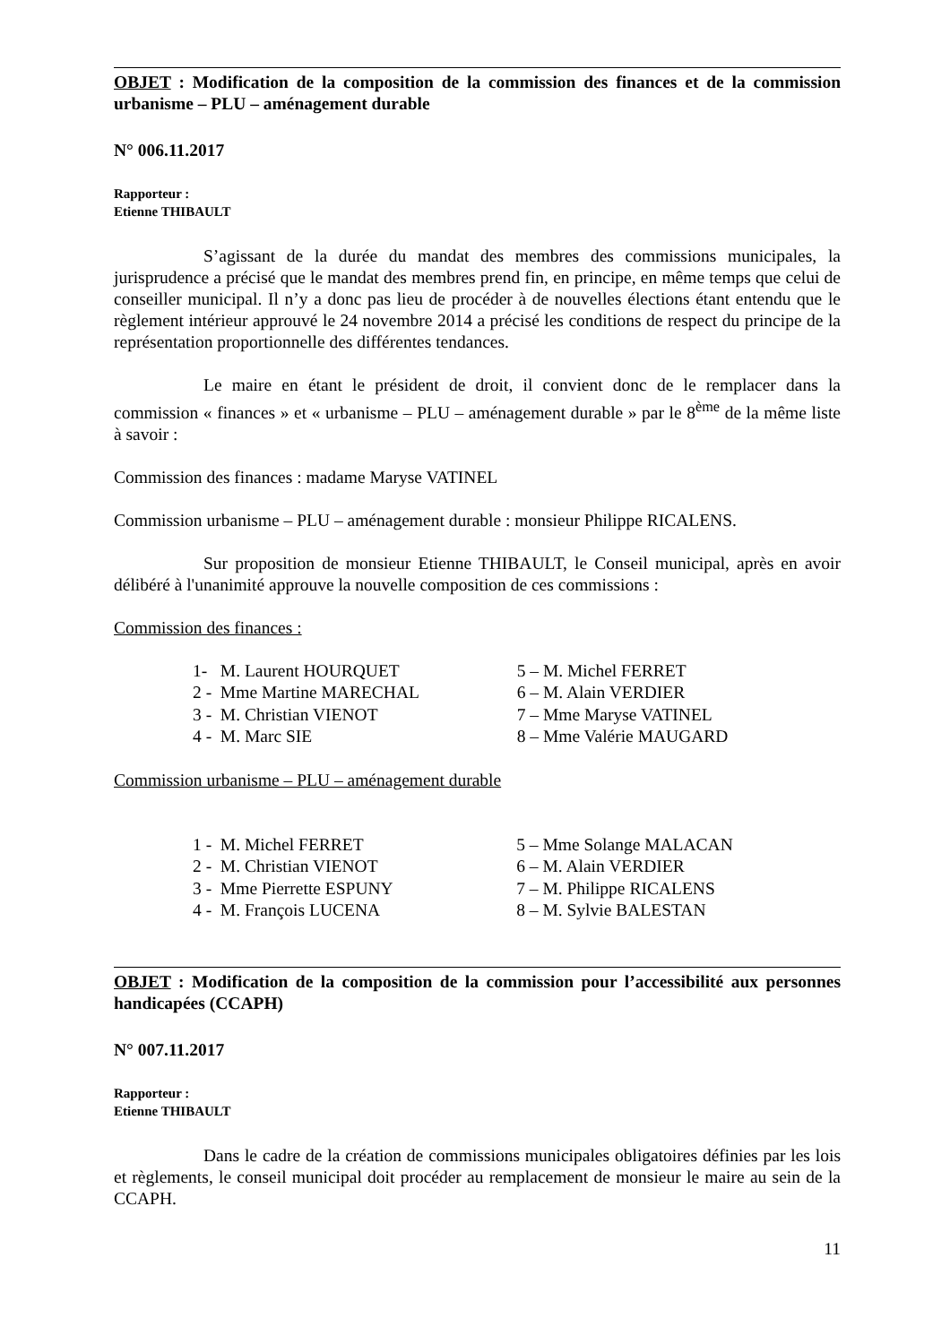OBJET : Modification de la composition de la commission des finances et de la commission urbanisme – PLU – aménagement durable
N° 006.11.2017
Rapporteur :
Etienne THIBAULT
S’agissant de la durée du mandat des membres des commissions municipales, la jurisprudence a précisé que le mandat des membres prend fin, en principe, en même temps que celui de conseiller municipal. Il n’y a donc pas lieu de procéder à de nouvelles élections étant entendu que le règlement intérieur approuvé le 24 novembre 2014 a précisé les conditions de respect du principe de la représentation proportionnelle des différentes tendances.
Le maire en étant le président de droit, il convient donc de le remplacer dans la commission « finances » et « urbanisme – PLU – aménagement durable » par le 8<sup>ème</sup> de la même liste à savoir :
Commission des finances : madame Maryse VATINEL
Commission urbanisme – PLU – aménagement durable : monsieur Philippe RICALENS.
Sur proposition de monsieur Etienne THIBAULT, le Conseil municipal, après en avoir délibéré à l'unanimité approuve la nouvelle composition de ces commissions :
Commission des finances :
| 1- M. Laurent HOURQUET | 5 – M. Michel FERRET |
| 2 - Mme Martine MARECHAL | 6 – M. Alain VERDIER |
| 3 - M. Christian VIENOT | 7 – Mme Maryse VATINEL |
| 4 - M. Marc SIE | 8 – Mme Valérie MAUGARD |
Commission urbanisme – PLU – aménagement durable
| 1 - M. Michel FERRET | 5 – Mme Solange MALACAN |
| 2 - M. Christian VIENOT | 6 – M. Alain VERDIER |
| 3 - Mme Pierrette ESPUNY | 7 – M. Philippe RICALENS |
| 4 - M. François LUCENA | 8 – M. Sylvie BALESTAN |
OBJET : Modification de la composition de la commission pour l’accessibilité aux personnes handicapées (CCAPH)
N° 007.11.2017
Rapporteur :
Etienne THIBAULT
Dans le cadre de la création de commissions municipales obligatoires définies par les lois et règlements, le conseil municipal doit procéder au remplacement de monsieur le maire au sein de la CCAPH.
11